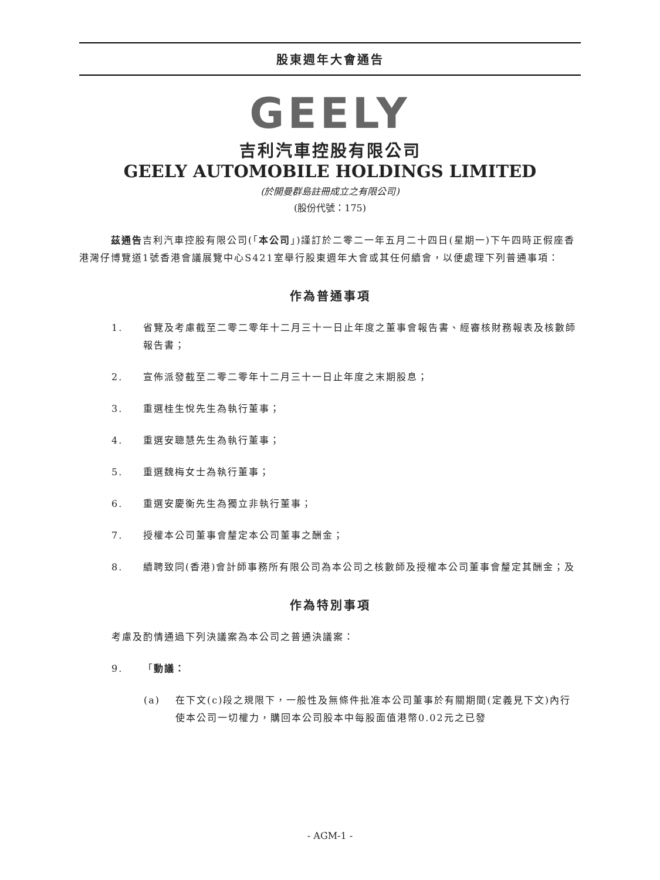股東週年大會通告
GEELY
吉利汽車控股有限公司
GEELY AUTOMOBILE HOLDINGS LIMITED
(於開曼群島註冊成立之有限公司)
(股份代號：175)
茲通告吉利汽車控股有限公司(「本公司」)謹訂於二零二一年五月二十四日(星期一)下午四時正假座香港灣仔博覽道1號香港會議展覽中心S421室舉行股東週年大會或其任何續會，以便處理下列普通事項：
作為普通事項
1. 省覽及考慮截至二零二零年十二月三十一日止年度之董事會報告書、經審核財務報表及核數師報告書；
2. 宣佈派發截至二零二零年十二月三十一日止年度之末期股息；
3. 重選桂生悅先生為執行董事；
4. 重選安聰慧先生為執行董事；
5. 重選魏梅女士為執行董事；
6. 重選安慶衡先生為獨立非執行董事；
7. 授權本公司董事會釐定本公司董事之酬金；
8. 續聘致同(香港)會計師事務所有限公司為本公司之核數師及授權本公司董事會釐定其酬金；及
作為特別事項
考慮及酌情通過下列決議案為本公司之普通決議案：
9. 「動議：
(a) 在下文(c)段之規限下，一般性及無條件批准本公司董事於有關期間(定義見下文)內行使本公司一切權力，購回本公司股本中每股面值港幣0.02元之已發
- AGM-1 -